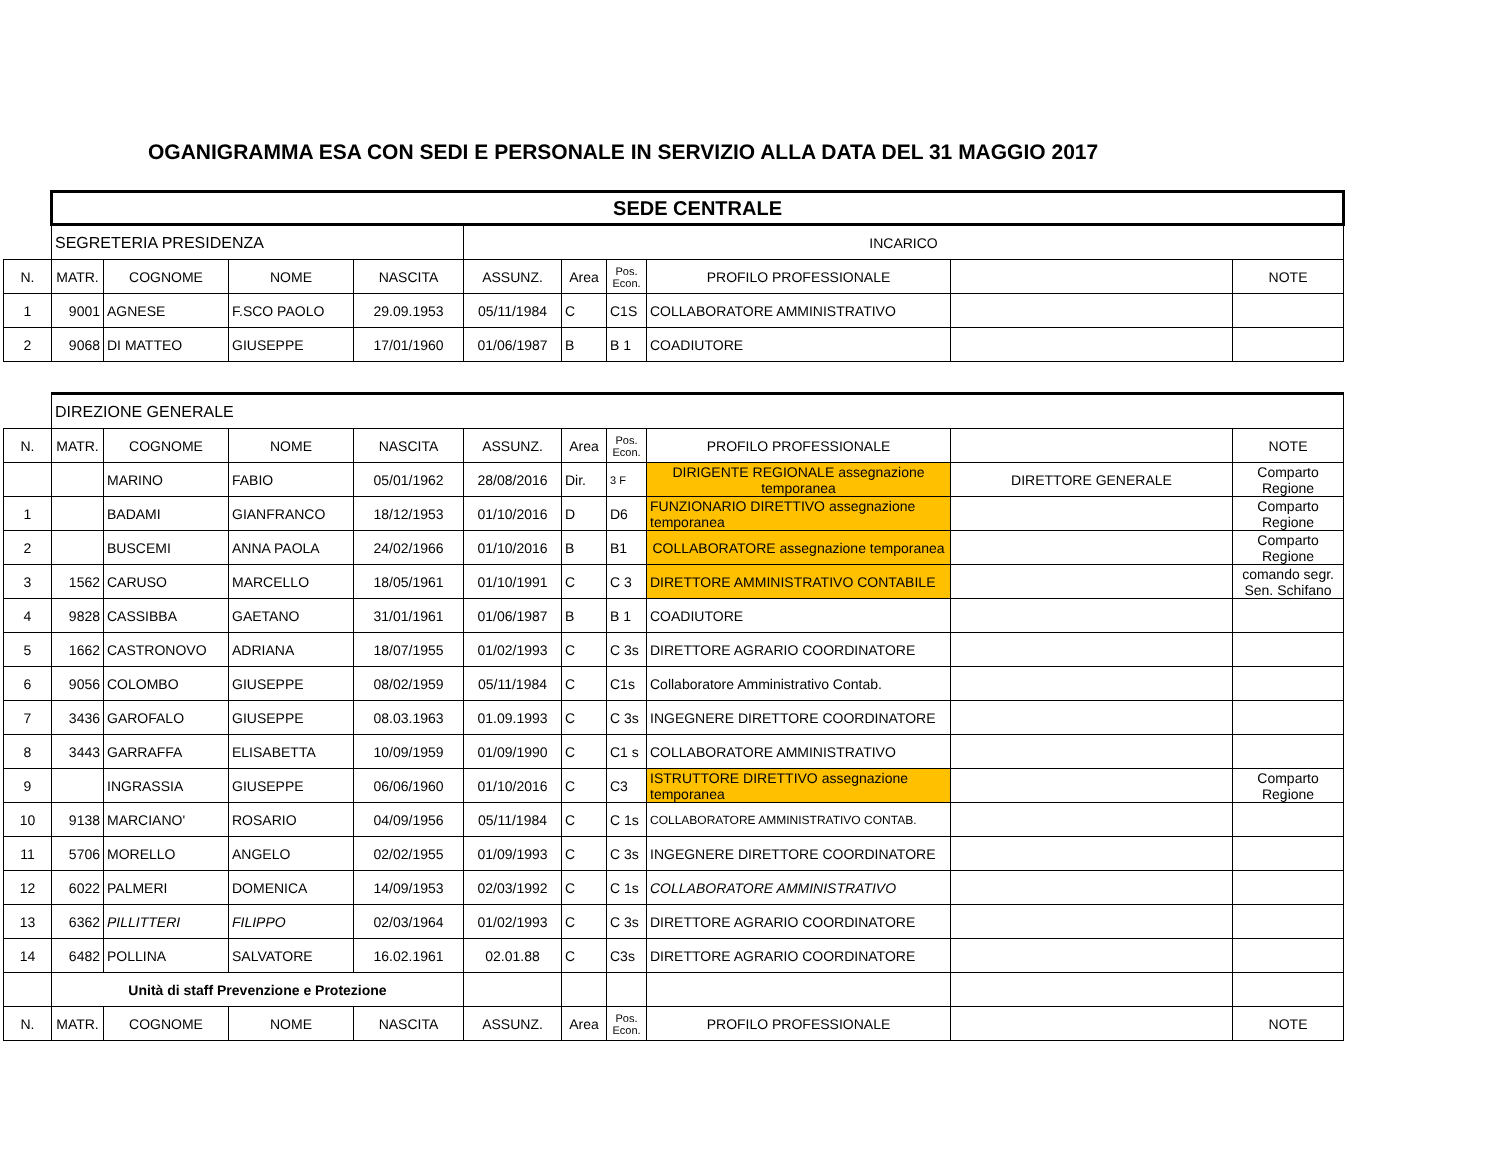OGANIGRAMMA ESA CON SEDI E PERSONALE IN SERVIZIO ALLA DATA DEL 31 MAGGIO 2017
| | SEDE CENTRALE | | | | | | | | | |
| | SEGRETERIA PRESIDENZA | | | | INCARICO | | | | | |
| N. | MATR. | COGNOME | NOME | NASCITA | ASSUNZ. | Area | Pos. Econ. | PROFILO PROFESSIONALE | | NOTE |
| 1 | 9001 | AGNESE | F.SCO PAOLO | 29.09.1953 | 05/11/1984 | C | C1S | COLLABORATORE AMMINISTRATIVO | | |
| 2 | 9068 | DI MATTEO | GIUSEPPE | 17/01/1960 | 01/06/1987 | B | B 1 | COADIUTORE | | |
| | DIREZIONE GENERALE | | | | | | | | | |
| N. | MATR. | COGNOME | NOME | NASCITA | ASSUNZ. | Area | Pos. Econ. | PROFILO PROFESSIONALE | | NOTE |
| | | MARINO | FABIO | 05/01/1962 | 28/08/2016 | Dir. | 3 F | DIRIGENTE REGIONALE assegnazione temporanea | DIRETTORE GENERALE | Comparto Regione |
| 1 | | BADAMI | GIANFRANCO | 18/12/1953 | 01/10/2016 | D | D6 | FUNZIONARIO DIRETTIVO assegnazione temporanea | | Comparto Regione |
| 2 | | BUSCEMI | ANNA PAOLA | 24/02/1966 | 01/10/2016 | B | B1 | COLLABORATORE assegnazione temporanea | | Comparto Regione |
| 3 | 1562 | CARUSO | MARCELLO | 18/05/1961 | 01/10/1991 | C | C 3 | DIRETTORE AMMINISTRATIVO CONTABILE | | comando segr. Sen. Schifano |
| 4 | 9828 | CASSIBBA | GAETANO | 31/01/1961 | 01/06/1987 | B | B 1 | COADIUTORE | | |
| 5 | 1662 | CASTRONOVO | ADRIANA | 18/07/1955 | 01/02/1993 | C | C 3s | DIRETTORE AGRARIO COORDINATORE | | |
| 6 | 9056 | COLOMBO | GIUSEPPE | 08/02/1959 | 05/11/1984 | C | C1s | Collaboratore Amministrativo Contab. | | |
| 7 | 3436 | GAROFALO | GIUSEPPE | 08.03.1963 | 01.09.1993 | C | C 3s | INGEGNERE DIRETTORE COORDINATORE | | |
| 8 | 3443 | GARRAFFA | ELISABETTA | 10/09/1959 | 01/09/1990 | C | C1 s | COLLABORATORE AMMINISTRATIVO | | |
| 9 | | INGRASSIA | GIUSEPPE | 06/06/1960 | 01/10/2016 | C | C3 | ISTRUTTORE DIRETTIVO assegnazione temporanea | | Comparto Regione |
| 10 | 9138 | MARCIANO' | ROSARIO | 04/09/1956 | 05/11/1984 | C | C 1s | COLLABORATORE AMMINISTRATIVO CONTAB. | | |
| 11 | 5706 | MORELLO | ANGELO | 02/02/1955 | 01/09/1993 | C | C 3s | INGEGNERE DIRETTORE COORDINATORE | | |
| 12 | 6022 | PALMERI | DOMENICA | 14/09/1953 | 02/03/1992 | C | C 1s | COLLABORATORE AMMINISTRATIVO | | |
| 13 | 6362 | PILLITTERI | FILIPPO | 02/03/1964 | 01/02/1993 | C | C 3s | DIRETTORE AGRARIO COORDINATORE | | |
| 14 | 6482 | POLLINA | SALVATORE | 16.02.1961 | 02.01.88 | C | C3s | DIRETTORE AGRARIO COORDINATORE | | |
| | Unità di staff Prevenzione e Protezione | | | | | | | | | |
| N. | MATR. | COGNOME | NOME | NASCITA | ASSUNZ. | Area | Pos. Econ. | PROFILO PROFESSIONALE | | NOTE |